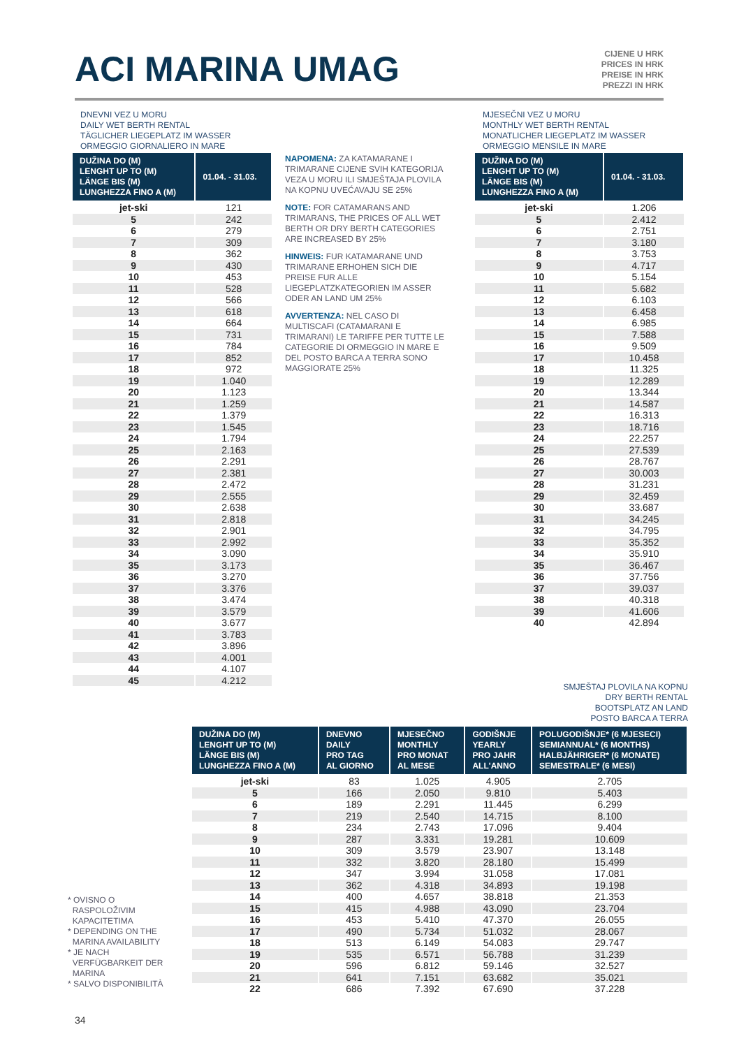ACI MARINA UMAG
CIJENE U HRK
PRICES IN HRK
PREISE IN HRK
PREZZI IN HRK
DNEVNI VEZ U MORU
DAILY WET BERTH RENTAL
TÄGLICHER LIEGEPLATZ IM WASSER
ORMEGGIO GIORNALIERO IN MARE
| DUŽINA DO (M) LENGHT UP TO (M) LÄNGE BIS (M) LUNGHEZZA FINO A (M) | 01.04. - 31.03. |
| --- | --- |
| jet-ski | 121 |
| 5 | 242 |
| 6 | 279 |
| 7 | 309 |
| 8 | 362 |
| 9 | 430 |
| 10 | 453 |
| 11 | 528 |
| 12 | 566 |
| 13 | 618 |
| 14 | 664 |
| 15 | 731 |
| 16 | 784 |
| 17 | 852 |
| 18 | 972 |
| 19 | 1.040 |
| 20 | 1.123 |
| 21 | 1.259 |
| 22 | 1.379 |
| 23 | 1.545 |
| 24 | 1.794 |
| 25 | 2.163 |
| 26 | 2.291 |
| 27 | 2.381 |
| 28 | 2.472 |
| 29 | 2.555 |
| 30 | 2.638 |
| 31 | 2.818 |
| 32 | 2.901 |
| 33 | 2.992 |
| 34 | 3.090 |
| 35 | 3.173 |
| 36 | 3.270 |
| 37 | 3.376 |
| 38 | 3.474 |
| 39 | 3.579 |
| 40 | 3.677 |
| 41 | 3.783 |
| 42 | 3.896 |
| 43 | 4.001 |
| 44 | 4.107 |
| 45 | 4.212 |
NAPOMENA: ZA KATAMARANE I TRIMARANE CIJENE SVIH KATEGORIJA VEZA U MORU ILI SMJEŠTAJA PLOVILA NA KOPNU UVEĆAVAJU SE 25%
NOTE: FOR CATAMARANS AND TRIMARANS, THE PRICES OF ALL WET BERTH OR DRY BERTH CATEGORIES ARE INCREASED BY 25%
HINWEIS: FUR KATAMARANE UND TRIMARANE ERHOHEN SICH DIE PREISE FUR ALLE LIEGEPLATZKATEGORIEN IM ASSER ODER AN LAND UM 25%
AVVERTENZA: NEL CASO DI MULTISCAFI (CATAMARANI E TRIMARANI) LE TARIFFE PER TUTTE LE CATEGORIE DI ORMEGGIO IN MARE E DEL POSTO BARCA A TERRA SONO MAGGIORATE 25%
MJESEČNI VEZ U MORU
MONTHLY WET BERTH RENTAL
MONATLICHER LIEGEPLATZ IM WASSER
ORMEGGIO MENSILE IN MARE
| DUŽINA DO (M) LENGHT UP TO (M) LÄNGE BIS (M) LUNGHEZZA FINO A (M) | 01.04. - 31.03. |
| --- | --- |
| jet-ski | 1.206 |
| 5 | 2.412 |
| 6 | 2.751 |
| 7 | 3.180 |
| 8 | 3.753 |
| 9 | 4.717 |
| 10 | 5.154 |
| 11 | 5.682 |
| 12 | 6.103 |
| 13 | 6.458 |
| 14 | 6.985 |
| 15 | 7.588 |
| 16 | 9.509 |
| 17 | 10.458 |
| 18 | 11.325 |
| 19 | 12.289 |
| 20 | 13.344 |
| 21 | 14.587 |
| 22 | 16.313 |
| 23 | 18.716 |
| 24 | 22.257 |
| 25 | 27.539 |
| 26 | 28.767 |
| 27 | 30.003 |
| 28 | 31.231 |
| 29 | 32.459 |
| 30 | 33.687 |
| 31 | 34.245 |
| 32 | 34.795 |
| 33 | 35.352 |
| 34 | 35.910 |
| 35 | 36.467 |
| 36 | 37.756 |
| 37 | 39.037 |
| 38 | 40.318 |
| 39 | 41.606 |
| 40 | 42.894 |
SMJEŠTAJ PLOVILA NA KOPNU
DRY BERTH RENTAL
BOOTSPLATZ AN LAND
POSTO BARCA A TERRA
* OVISNO O
RASPOLOŽIVIM
KAPACITETIMA
* DEPENDING ON THE
MARINA AVAILABILITY
* JE NACH
VERFÜGBARKEIT DER
MARINA
* SALVO DISPONIBILITÀ
| DUŽINA DO (M) LENGHT UP TO (M) LÄNGE BIS (M) LUNGHEZZA FINO A (M) | DNEVNO DAILY PRO TAG AL GIORNO | MJESEČNO MONTHLY PRO MONAT AL MESE | GODIŠNJE YEARLY PRO JAHR ALL'ANNO | POLUGODIŠNJE* (6 MJESECI) SEMIANNUAL* (6 MONTHS) HALBJÄHRIGER* (6 MONATE) SEMESTRALE* (6 MESI) |
| --- | --- | --- | --- | --- |
| jet-ski | 83 | 1.025 | 4.905 | 2.705 |
| 5 | 166 | 2.050 | 9.810 | 5.403 |
| 6 | 189 | 2.291 | 11.445 | 6.299 |
| 7 | 219 | 2.540 | 14.715 | 8.100 |
| 8 | 234 | 2.743 | 17.096 | 9.404 |
| 9 | 287 | 3.331 | 19.281 | 10.609 |
| 10 | 309 | 3.579 | 23.907 | 13.148 |
| 11 | 332 | 3.820 | 28.180 | 15.499 |
| 12 | 347 | 3.994 | 31.058 | 17.081 |
| 13 | 362 | 4.318 | 34.893 | 19.198 |
| 14 | 400 | 4.657 | 38.818 | 21.353 |
| 15 | 415 | 4.988 | 43.090 | 23.704 |
| 16 | 453 | 5.410 | 47.370 | 26.055 |
| 17 | 490 | 5.734 | 51.032 | 28.067 |
| 18 | 513 | 6.149 | 54.083 | 29.747 |
| 19 | 535 | 6.571 | 56.788 | 31.239 |
| 20 | 596 | 6.812 | 59.146 | 32.527 |
| 21 | 641 | 7.151 | 63.682 | 35.021 |
| 22 | 686 | 7.392 | 67.690 | 37.228 |
34